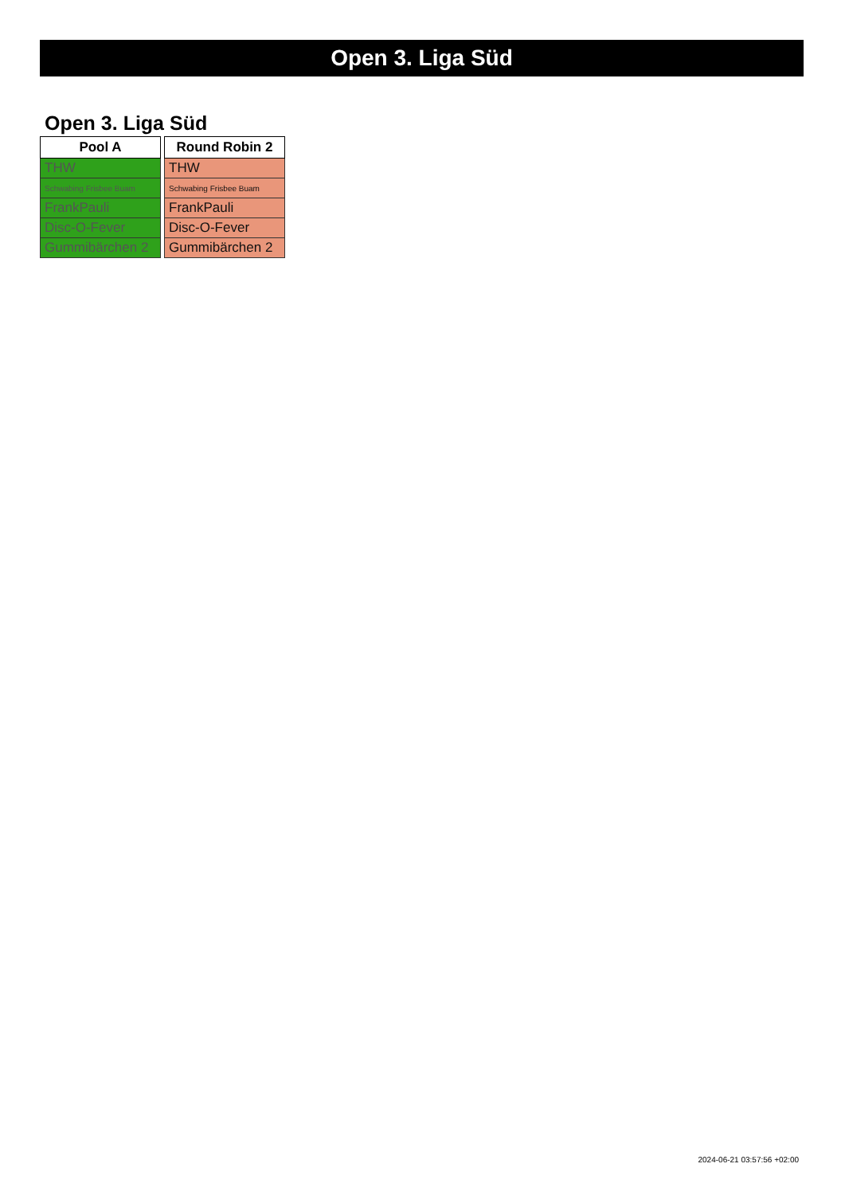Open 3. Liga Süd
Open 3. Liga Süd
| Pool A |
| --- |
| THW |
| Schwabing Frisbee Buam |
| FrankPauli |
| Disc-O-Fever |
| Gummibärchen 2 |
| Round Robin 2 |
| --- |
| THW |
| Schwabing Frisbee Buam |
| FrankPauli |
| Disc-O-Fever |
| Gummibärchen 2 |
2024-06-21 03:57:56 +02:00